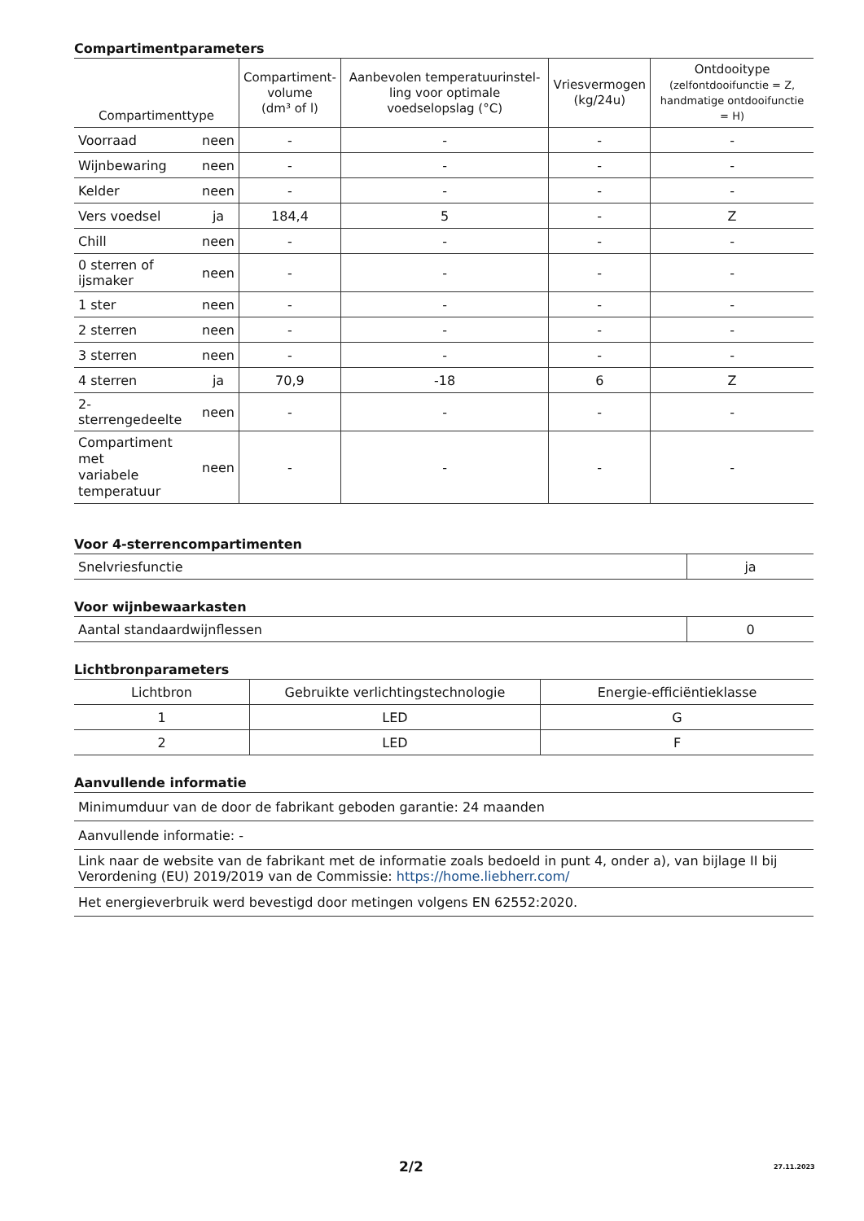Compartimentparameters
| Compartimenttype | | Compartiment- volume (dm³ of l) | Aanbevolen temperatuurinstel-ling voor optimale voedselopslag (°C) | Vriesvermogen (kg/24u) | Ontdooitype (zelfontdooifunctie = Z, handmatige ontdooifunctie = H) |
| --- | --- | --- | --- | --- | --- |
| Voorraad | neen | - | - | - | - |
| Wijnbewaring | neen | - | - | - | - |
| Kelder | neen | - | - | - | - |
| Vers voedsel | ja | 184,4 | 5 | - | Z |
| Chill | neen | - | - | - | - |
| 0 sterren of ijsmaker | neen | - | - | - | - |
| 1 ster | neen | - | - | - | - |
| 2 sterren | neen | - | - | - | - |
| 3 sterren | neen | - | - | - | - |
| 4 sterren | ja | 70,9 | -18 | 6 | Z |
| 2-sterrengedeelte | neen | - | - | - | - |
| Compartiment met variabele temperatuur | neen | - | - | - | - |
Voor 4-sterrencompartimenten
| Snelvriesfunctie | ja |
Voor wijnbewaarkasten
| Aantal standaardwijnflessen | 0 |
Lichtbronparameters
| Lichtbron | Gebruikte verlichtingstechnologie | Energie-efficiëntieklasse |
| 1 | LED | G |
| 2 | LED | F |
Aanvullende informatie
| Minimumduur van de door de fabrikant geboden garantie: 24 maanden |
| Aanvullende informatie: - |
| Link naar de website van de fabrikant met de informatie zoals bedoeld in punt 4, onder a), van bijlage II bij Verordening (EU) 2019/2019 van de Commissie: https://home.liebherr.com/ |
| Het energieverbruik werd bevestigd door metingen volgens EN 62552:2020. |
2/2 27.11.2023